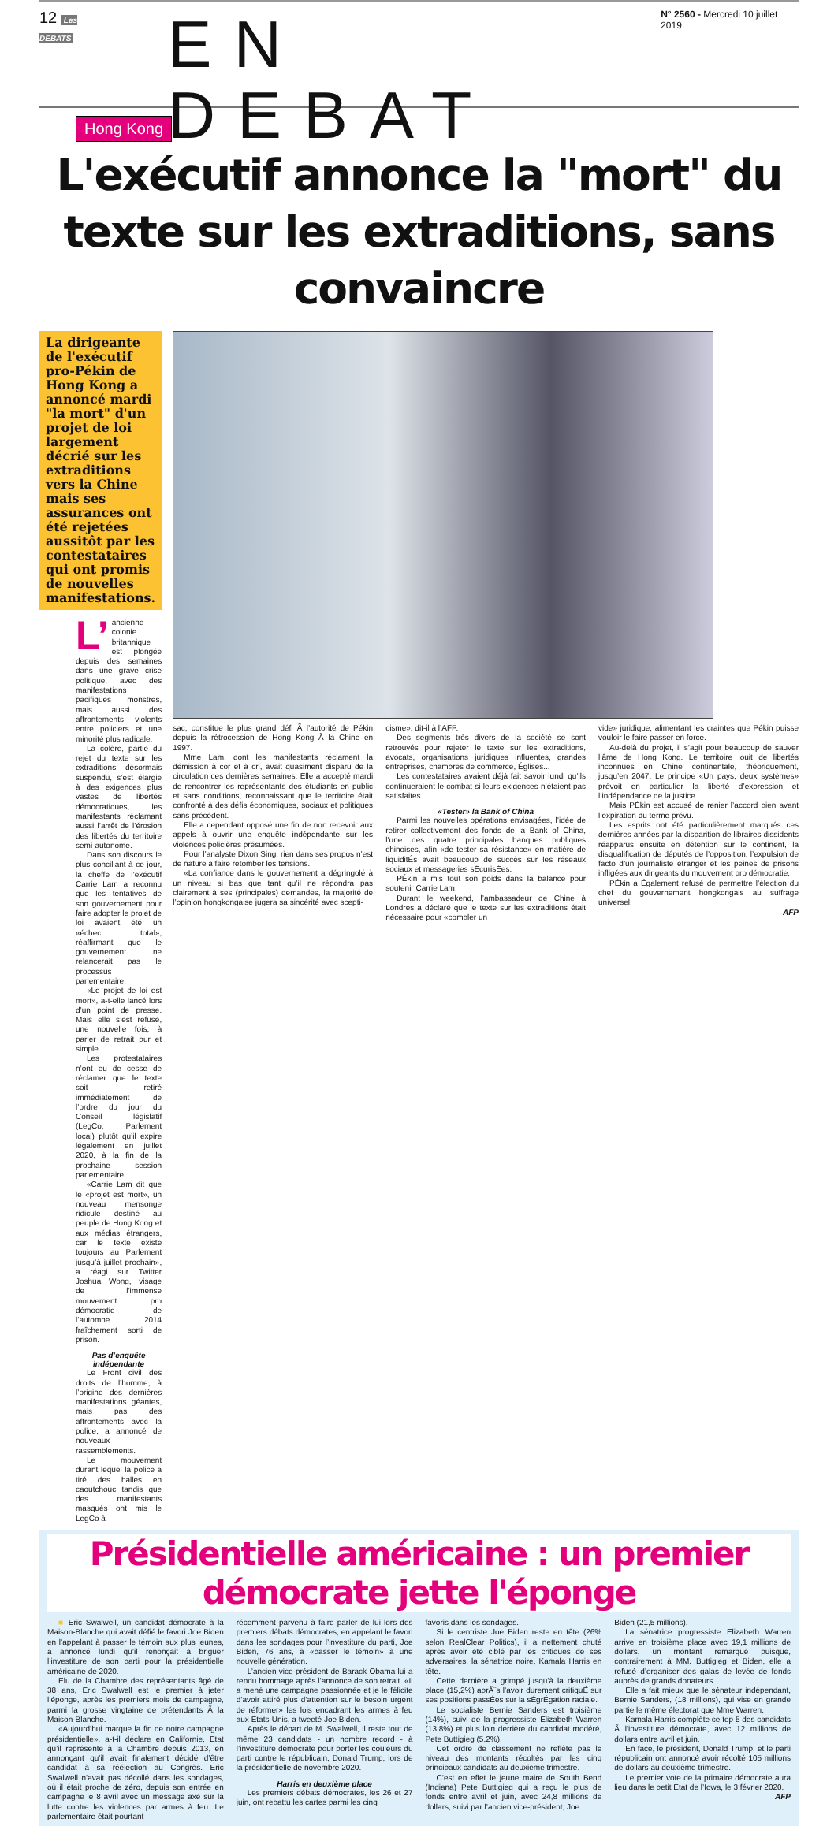12 Les DEBATS
EN DEBAT
N° 2560 - Mercredi 10 juillet 2019
Hong Kong
L'exécutif annonce la "mort" du texte sur les extraditions, sans convaincre
La dirigeante de l'exécutif pro-Pékin de Hong Kong a annoncé mardi "la mort" d'un projet de loi largement décrié sur les extraditions vers la Chine mais ses assurances ont été rejetées aussitôt par les contestataires qui ont promis de nouvelles manifestations.
L’ ancienne colonie britannique est plongée depuis des semaines dans une grave crise politique, avec des manifestations pacifiques monstres, mais aussi des affrontements violents entre policiers et une minorité plus radicale.
La colère, partie du rejet du texte sur les extraditions désormais suspendu, s’est élargie à des exigences plus vastes de libertés démocratiques, les manifestants réclamant aussi l’arrêt de l’érosion des libertés du territoire semi-autonome.
Dans son discours le plus conciliant à ce jour, la cheffe de l’exécutif Carrie Lam a reconnu que les tentatives de son gouvernement pour faire adopter le projet de loi avaient été un «échec total», réaffirmant que le gouvernement ne relancerait pas le processus parlementaire.
«Le projet de loi est mort», a-t-elle lancé lors d’un point de presse. Mais elle s’est refusé, une nouvelle fois, à parler de retrait pur et simple.
Les protestataires n’ont eu de cesse de réclamer que le texte soit retiré immédiatement de l’ordre du jour du Conseil législatif (LegCo, Parlement local) plutôt qu’il expire légalement en juillet 2020, à la fin de la prochaine session parlementaire.
«Carrie Lam dit que le «projet est mort», un nouveau mensonge ridicule destiné au peuple de Hong Kong et aux médias étrangers, car le texte existe toujours au Parlement jusqu’à juillet prochain», a réagi sur Twitter Joshua Wong, visage de l’immense mouvement pro démocratie de l’automne 2014 fraîchement sorti de prison.
Pas d’enquête indépendante
Le Front civil des droits de l’homme, à l’origine des dernières manifestations géantes, mais pas des affrontements avec la police, a annoncé de nouveaux rassemblements.
Le mouvement durant lequel la police a tiré des balles en caoutchouc tandis que des manifestants masqués ont mis le LegCo à
sac, constitue le plus grand défi Ã l’autorité de Pékin depuis la rétrocession de Hong Kong Ã la Chine en 1997.
Mme Lam, dont les manifestants réclament la démission à cor et à cri, avait quasiment disparu de la circulation ces dernières semaines. Elle a accepté mardi de rencontrer les représentants des étudiants en public et sans conditions, reconnaissant que le territoire était confronté à des défis économiques, sociaux et politiques sans précédent.
Elle a cependant opposé une fin de non recevoir aux appels à ouvrir une enquête indépendante sur les violences policières présumées.
Pour l’analyste Dixon Sing, rien dans ses propos n’est de nature à faire retomber les tensions.
«La confiance dans le gouvernement a dégringolé à un niveau si bas que tant qu’il ne répondra pas clairement à ses (principales) demandes, la majorité de l’opinion hongkongaise jugera sa sincérité avec scepti-
cisme», dit-il à l’AFP.
Des segments très divers de la société se sont retrouvés pour rejeter le texte sur les extraditions, avocats, organisations juridiques influentes, grandes entreprises, chambres de commerce, Églises...
Les contestataires avaient déjà fait savoir lundi qu’ils continueraient le combat si leurs exigences n’étaient pas satisfaites.
«Tester» la Bank of China
Parmi les nouvelles opérations envisagées, l’idée de retirer collectivement des fonds de la Bank of China, l’une des quatre principales banques publiques chinoises, afin «de tester sa résistance» en matière de liquiditÉs avait beaucoup de succès sur les réseaux sociaux et messageries sÉcurisÉes.
PÉkin a mis tout son poids dans la balance pour soutenir Carrie Lam.
Durant le weekend, l’ambassadeur de Chine à Londres a déclaré que le texte sur les extraditions était nécessaire pour «combler un
vide» juridique, alimentant les craintes que Pékin puisse vouloir le faire passer en force.
Au-delà du projet, il s’agit pour beaucoup de sauver l’âme de Hong Kong. Le territoire jouit de libertés inconnues en Chine continentale, théoriquement, jusqu’en 2047. Le principe «Un pays, deux systèmes» prévoit en particulier la liberté d’expression et l’indépendance de la justice.
Mais PÉkin est accusé de renier l’accord bien avant l’expiration du terme prévu.
Les esprits ont été particulièrement marqués ces dernières années par la disparition de libraires dissidents réapparus ensuite en détention sur le continent, la disqualification de députés de l’opposition, l’expulsion de facto d’un journaliste étranger et les peines de prisons infligées aux dirigeants du mouvement pro démocratie.
PÉkin a Également refusé de permettre l’élection du chef du gouvernement hongkongais au suffrage universel.
AFP
Présidentielle américaine : un premier démocrate jette l'éponge
■ Eric Swalwell, un candidat démocrate à la Maison-Blanche qui avait défié le favori Joe Biden en l’appelant à passer le témoin aux plus jeunes, a annoncé lundi qu’il renonçait à briguer l’investiture de son parti pour la présidentielle américaine de 2020.
Elu de la Chambre des représentants âgé de 38 ans, Eric Swalwell est le premier à jeter l’éponge, après les premiers mois de campagne, parmi la grosse vingtaine de prétendants Ã la Maison-Blanche.
«Aujourd’hui marque la fin de notre campagne présidentielle», a-t-il déclare en Californie, Etat qu’il représente à la Chambre depuis 2013, en annonçant qu’il avait finalement décidé d’être candidat à sa réélection au Congrès. Eric Swalwell n’avait pas décollé dans les sondages, où il était proche de zéro, depuis son entrée en campagne le 8 avril avec un message axé sur la lutte contre les violences par armes à feu. Le parlementaire était pourtant
récemment parvenu à faire parler de lui lors des premiers débats démocrates, en appelant le favori dans les sondages pour l’investiture du parti, Joe Biden, 76 ans, à «passer le témoin» à une nouvelle génération.
L’ancien vice-président de Barack Obama lui a rendu hommage après l’annonce de son retrait. «Il a mené une campagne passionnée et je le félicite d’avoir attiré plus d’attention sur le besoin urgent de réformer» les lois encadrant les armes à feu aux Etats-Unis, a tweeté Joe Biden.
Après le départ de M. Swalwell, il reste tout de même 23 candidats - un nombre record - à l’investiture démocrate pour porter les couleurs du parti contre le républicain, Donald Trump, lors de la présidentielle de novembre 2020.
Harris en deuxième place
Les premiers débats démocrates, les 26 et 27 juin, ont rebattu les cartes parmi les cinq
favoris dans les sondages.
Si le centriste Joe Biden reste en tête (26% selon RealClear Politics), il a nettement chuté après avoir été ciblé par les critiques de ses adversaires, la sénatrice noire, Kamala Harris en tête.
Cette dernière a grimpé jusqu’à la deuxième place (15,2%) aprÃ¨s l’avoir durement critiquÉ sur ses positions passÉes sur la sÉgrÉgation raciale.
Le socialiste Bernie Sanders est troisième (14%), suivi de la progressiste Elizabeth Warren (13,8%) et plus loin derrière du candidat modéré, Pete Buttigieg (5,2%).
Cet ordre de classement ne reflète pas le niveau des montants récoltés par les cinq principaux candidats au deuxième trimestre.
C’est en effet le jeune maire de South Bend (Indiana) Pete Buttigieg qui a reçu le plus de fonds entre avril et juin, avec 24,8 millions de dollars, suivi par l’ancien vice-président, Joe
Biden (21,5 millions).
La sénatrice progressiste Elizabeth Warren arrive en troisième place avec 19,1 millions de dollars, un montant remarqué puisque, contrairement à MM. Buttigieg et Biden, elle a refusé d’organiser des galas de levée de fonds auprès de grands donateurs.
Elle a fait mieux que le sénateur indépendant, Bernie Sanders, (18 millions), qui vise en grande partie le même électorat que Mme Warren.
Kamala Harris complète ce top 5 des candidats Ã l’investiture démocrate, avec 12 millions de dollars entre avril et juin.
En face, le président, Donald Trump, et le parti républicain ont annoncé avoir récolté 105 millions de dollars au deuxième trimestre.
Le premier vote de la primaire démocrate aura lieu dans le petit Etat de l’Iowa, le 3 février 2020.
AFP